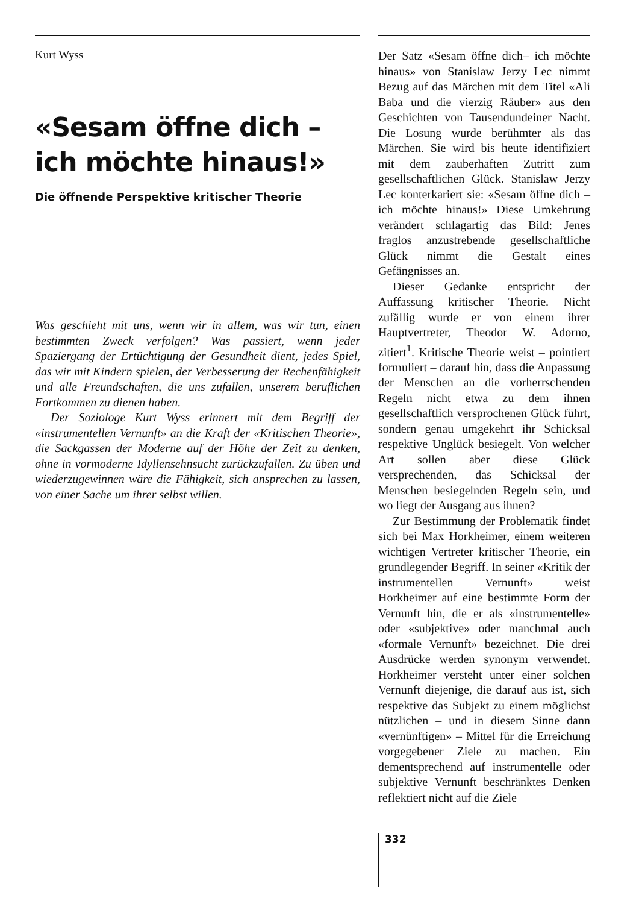Kurt Wyss
«Sesam öffne dich –
ich möchte hinaus!»
Die öffnende Perspektive kritischer Theorie
Was geschieht mit uns, wenn wir in allem, was wir tun, einen bestimmten Zweck verfolgen? Was passiert, wenn jeder Spaziergang der Ertüchtigung der Gesundheit dient, jedes Spiel, das wir mit Kindern spielen, der Verbesserung der Rechenfähigkeit und alle Freundschaften, die uns zufallen, unserem beruflichen Fortkommen zu dienen haben.
Der Soziologe Kurt Wyss erinnert mit dem Begriff der «instrumentellen Vernunft» an die Kraft der «Kritischen Theorie», die Sackgassen der Moderne auf der Höhe der Zeit zu denken, ohne in vormoderne Idyllensehnsucht zurückzufallen. Zu üben und wiederzugewinnen wäre die Fähigkeit, sich ansprechen zu lassen, von einer Sache um ihrer selbst willen.
Der Satz «Sesam öffne dich– ich möchte hinaus» von Stanislaw Jerzy Lec nimmt Bezug auf das Märchen mit dem Titel «Ali Baba und die vierzig Räuber» aus den Geschichten von Tausendundeiner Nacht. Die Losung wurde berühmter als das Märchen. Sie wird bis heute identifiziert mit dem zauberhaften Zutritt zum gesellschaftlichen Glück. Stanislaw Jerzy Lec konterkariert sie: «Sesam öffne dich – ich möchte hinaus!» Diese Umkehrung verändert schlagartig das Bild: Jenes fraglos anzustrebende gesellschaftliche Glück nimmt die Gestalt eines Gefängnisses an.
Dieser Gedanke entspricht der Auffassung kritischer Theorie. Nicht zufällig wurde er von einem ihrer Hauptvertreter, Theodor W. Adorno, zitiert<sup>1</sup>. Kritische Theorie weist – pointiert formuliert – darauf hin, dass die Anpassung der Menschen an die vorherrschenden Regeln nicht etwa zu dem ihnen gesellschaftlich versprochenen Glück führt, sondern genau umgekehrt ihr Schicksal respektive Unglück besiegelt. Von welcher Art sollen aber diese Glück versprechenden, das Schicksal der Menschen besiegelnden Regeln sein, und wo liegt der Ausgang aus ihnen?
Zur Bestimmung der Problematik findet sich bei Max Horkheimer, einem weiteren wichtigen Vertreter kritischer Theorie, ein grundlegender Begriff. In seiner «Kritik der instrumentellen Vernunft» weist Horkheimer auf eine bestimmte Form der Vernunft hin, die er als «instrumentelle» oder «subjektive» oder manchmal auch «formale Vernunft» bezeichnet. Die drei Ausdrücke werden synonym verwendet. Horkheimer versteht unter einer solchen Vernunft diejenige, die darauf aus ist, sich respektive das Subjekt zu einem möglichst nützlichen – und in diesem Sinne dann «vernünftigen» – Mittel für die Erreichung vorgegebener Ziele zu machen. Ein dementsprechend auf instrumentelle oder subjektive Vernunft beschränktes Denken reflektiert nicht auf die Ziele
332